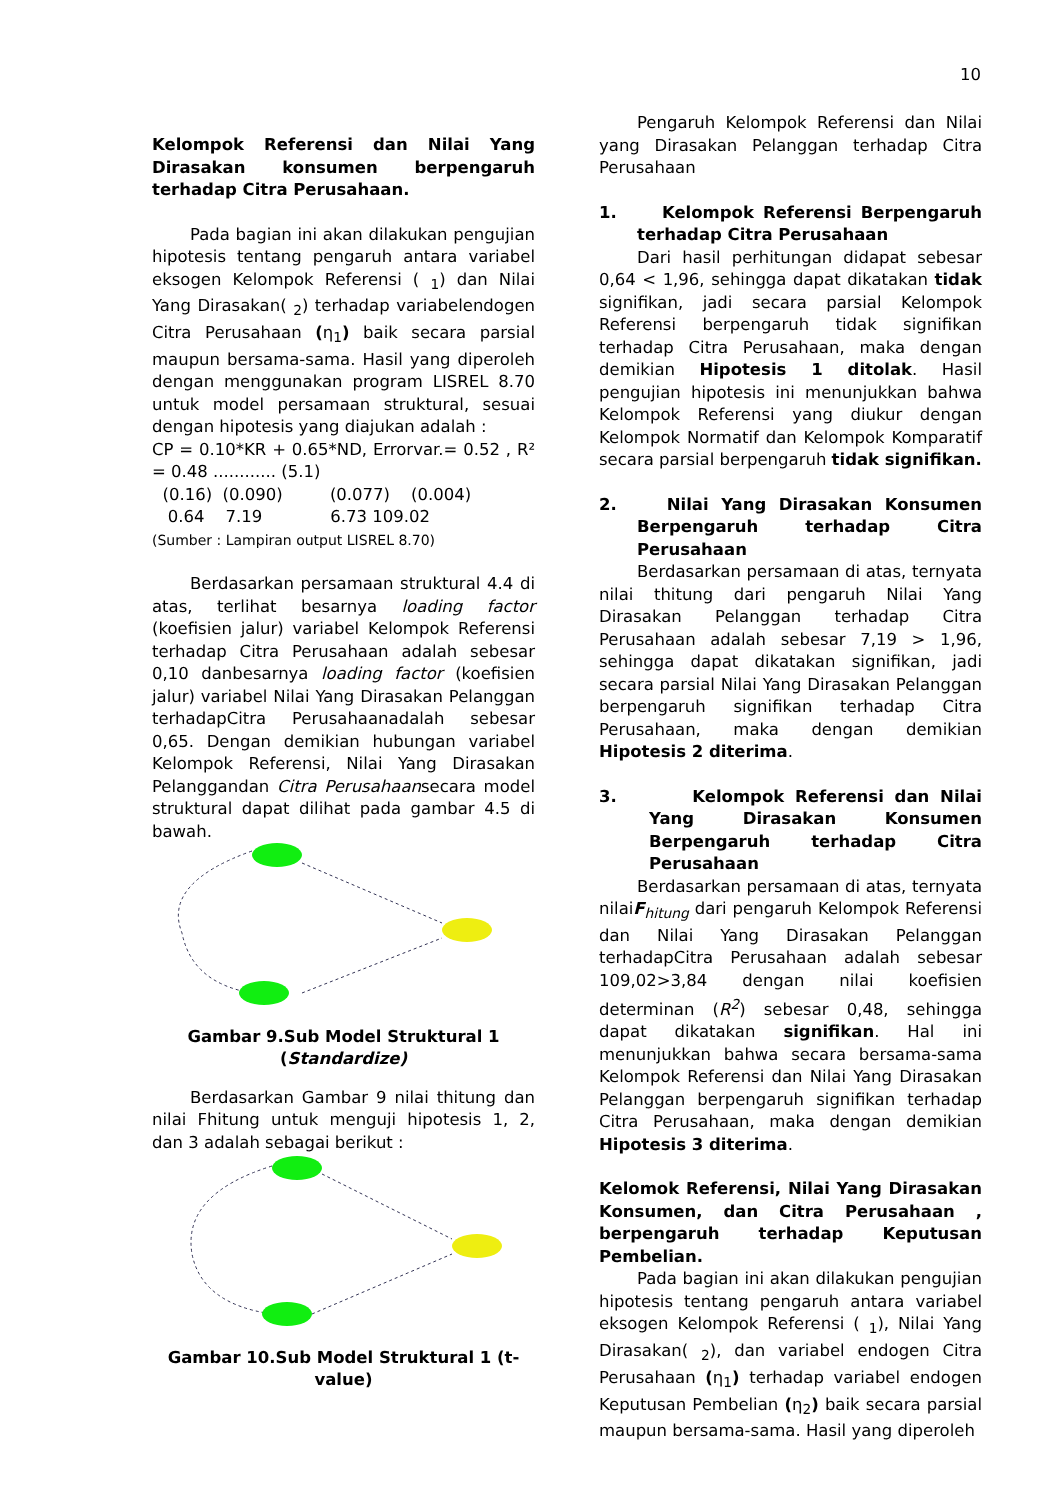10
Kelompok Referensi dan Nilai Yang Dirasakan konsumen berpengaruh terhadap Citra Perusahaan.
Pada bagian ini akan dilakukan pengujian hipotesis tentang pengaruh antara variabel eksogen Kelompok Referensi ( <sub>1</sub>) dan Nilai Yang Dirasakan( <sub>2</sub>) terhadap variabelendogen Citra Perusahaan (η<sub>1</sub>) baik secara parsial maupun bersama-sama. Hasil yang diperoleh dengan menggunakan program LISREL 8.70 untuk model persamaan struktural, sesuai dengan hipotesis yang diajukan adalah :
CP = 0.10*KR + 0.65*ND, Errorvar.= 0.52 , R² = 0.48 ............ (5.1)
(0.16) (0.090) (0.077) (0.004)
0.64 7.19 6.73 109.02
(Sumber : Lampiran output LISREL 8.70)
Berdasarkan persamaan struktural 4.4 di atas, terlihat besarnya loading factor (koefisien jalur) variabel Kelompok Referensi terhadap Citra Perusahaan adalah sebesar 0,10 danbesarnya loading factor (koefisien jalur) variabel Nilai Yang Dirasakan Pelanggan terhadapCitra Perusahaanadalah sebesar 0,65. Dengan demikian hubungan variabel Kelompok Referensi, Nilai Yang Dirasakan Pelanggandan Citra Perusahaansecara model struktural dapat dilihat pada gambar 4.5 di bawah.
Gambar 9.Sub Model Struktural 1 (Standardize)
Berdasarkan Gambar 9 nilai thitung dan nilai Fhitung untuk menguji hipotesis 1, 2, dan 3 adalah sebagai berikut :
Gambar 10.Sub Model Struktural 1 (t-value)
Pengaruh Kelompok Referensi dan Nilai yang Dirasakan Pelanggan terhadap Citra Perusahaan
1. Kelompok Referensi Berpengaruh terhadap Citra Perusahaan
Dari hasil perhitungan didapat sebesar 0,64 < 1,96, sehingga dapat dikatakan tidak signifikan, jadi secara parsial Kelompok Referensi berpengaruh tidak signifikan terhadap Citra Perusahaan, maka dengan demikian Hipotesis 1 ditolak. Hasil pengujian hipotesis ini menunjukkan bahwa Kelompok Referensi yang diukur dengan Kelompok Normatif dan Kelompok Komparatif secara parsial berpengaruh tidak signifikan.
2. Nilai Yang Dirasakan Konsumen Berpengaruh terhadap Citra Perusahaan
Berdasarkan persamaan di atas, ternyata nilai thitung dari pengaruh Nilai Yang Dirasakan Pelanggan terhadap Citra Perusahaan adalah sebesar 7,19 > 1,96, sehingga dapat dikatakan signifikan, jadi secara parsial Nilai Yang Dirasakan Pelanggan berpengaruh signifikan terhadap Citra Perusahaan, maka dengan demikian Hipotesis 2 diterima.
3. Kelompok Referensi dan Nilai Yang Dirasakan Konsumen Berpengaruh terhadap Citra Perusahaan
Berdasarkan persamaan di atas, ternyata nilaiF<sub>hitung</sub> dari pengaruh Kelompok Referensi dan Nilai Yang Dirasakan Pelanggan terhadapCitra Perusahaan adalah sebesar 109,02>3,84 dengan nilai koefisien determinan (R<sup>2</sup>) sebesar 0,48, sehingga dapat dikatakan signifikan. Hal ini menunjukkan bahwa secara bersama-sama Kelompok Referensi dan Nilai Yang Dirasakan Pelanggan berpengaruh signifikan terhadap Citra Perusahaan, maka dengan demikian Hipotesis 3 diterima.
Kelomok Referensi, Nilai Yang Dirasakan Konsumen, dan Citra Perusahaan , berpengaruh terhadap Keputusan Pembelian.
Pada bagian ini akan dilakukan pengujian hipotesis tentang pengaruh antara variabel eksogen Kelompok Referensi ( <sub>1</sub>), Nilai Yang Dirasakan( <sub>2</sub>), dan variabel endogen Citra Perusahaan (η<sub>1</sub>) terhadap variabel endogen Keputusan Pembelian (η<sub>2</sub>) baik secara parsial maupun bersama-sama. Hasil yang diperoleh